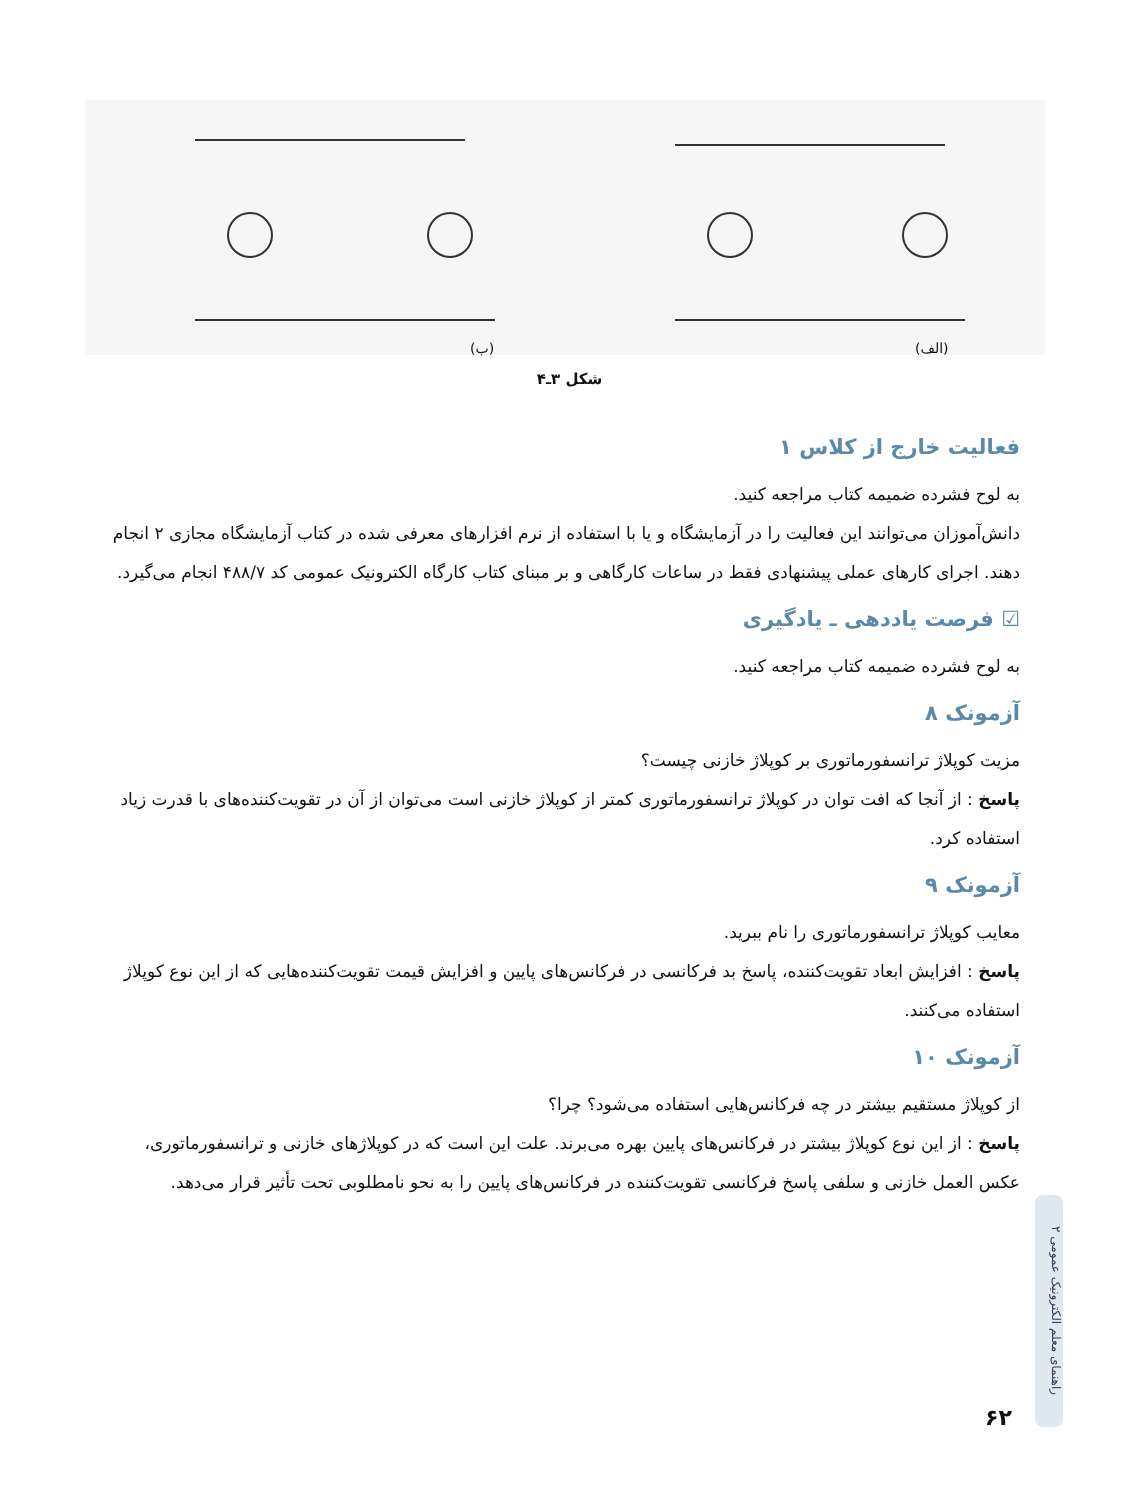(ب) (الف)
شکل ۳ـ۴
فعالیت خارج از کلاس ۱
به لوح فشرده ضمیمه کتاب مراجعه کنید.
دانش‌آموزان می‌توانند این فعالیت را در آزمایشگاه و یا با استفاده از نرم افزارهای معرفی شده در کتاب آزمایشگاه مجازی ۲ انجام دهند. اجرای کارهای عملی پیشنهادی فقط در ساعات کارگاهی و بر مبنای کتاب کارگاه الکترونیک عمومی کد ۴۸۸/۷ انجام می‌گیرد.
☑ فرصت یاددهی ـ یادگیری
به لوح فشرده ضمیمه کتاب مراجعه کنید.
آزمونک ۸
مزیت کوپلاژ ترانسفورماتوری بر کوپلاژ خازنی چیست؟
پاسخ : از آنجا که افت توان در کوپلاژ ترانسفورماتوری کمتر از کوپلاژ خازنی است می‌توان از آن در تقویت‌کننده‌های با قدرت زیاد استفاده کرد.
آزمونک ۹
معایب کوپلاژ ترانسفورماتوری را نام ببرید.
پاسخ : افزایش ابعاد تقویت‌کننده، پاسخ بد فرکانسی در فرکانس‌های پایین و افزایش قیمت تقویت‌کننده‌هایی که از این نوع کوپلاژ استفاده می‌کنند.
آزمونک ۱۰
از کوپلاژ مستقیم بیشتر در چه فرکانس‌هایی استفاده می‌شود؟ چرا؟
پاسخ : از این نوع کوپلاژ بیشتر در فرکانس‌های پایین بهره می‌برند. علت این است که در کوپلاژهای خازنی و ترانسفورماتوری، عکس العمل خازنی و سلفی پاسخ فرکانسی تقویت‌کننده در فرکانس‌های پایین را به نحو نامطلوبی تحت تأثیر قرار می‌دهد.
راهنمای معلم الکترونیک عمومی ۲
۶۲